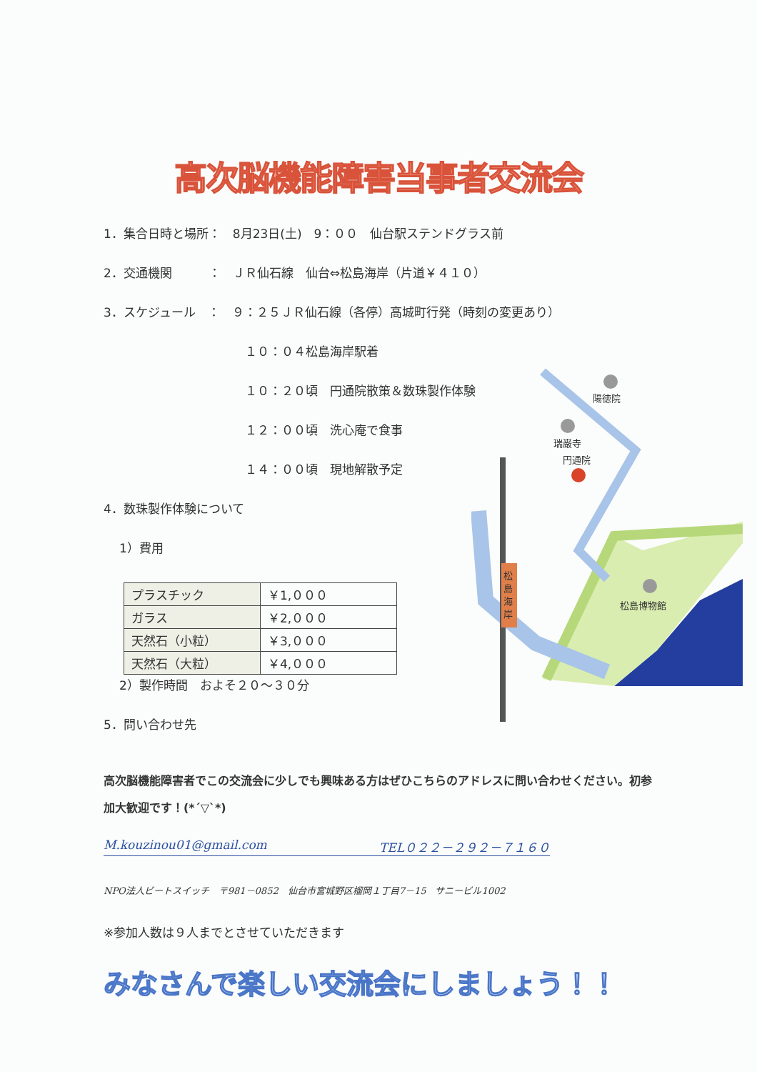高次脳機能障害当事者交流会
陽徳院
瑞巌寺
円通院
松島博物館
松
島
海
岸
1．集合日時と場所：　8月23日(土)　9：００　仙台駅ステンドグラス前
2．交通機関　　　：　ＪＲ仙石線　仙台⇔松島海岸（片道￥４１０）
3．スケジュール　：　９：２５ＪＲ仙石線（各停）高城町行発（時刻の変更あり）
１０：０４松島海岸駅着
１０：２０頃　円通院散策＆数珠製作体験
１２：００頃　洗心庵で食事
１４：００頃　現地解散予定
4．数珠製作体験について
1）費用
| プラスチック | ￥1,０００ |
| ガラス | ￥2,０００ |
| 天然石（小粒） | ￥3,０００ |
| 天然石（大粒） | ￥4,０００ |
2）製作時間　およそ２０～３０分
5．問い合わせ先
高次脳機能障害者でこの交流会に少しでも興味ある方はぜひこちらのアドレスに問い合わせください。初参加大歓迎です！(*´▽`*)
M.kouzinou01@gmail.com TEL０２２－２９２－７１６０
NPO法人ビートスイッチ　〒981－0852　仙台市宮城野区榴岡１丁目7－15　サニービル1002
※参加人数は９人までとさせていただきます
みなさんで楽しい交流会にしましょう！！